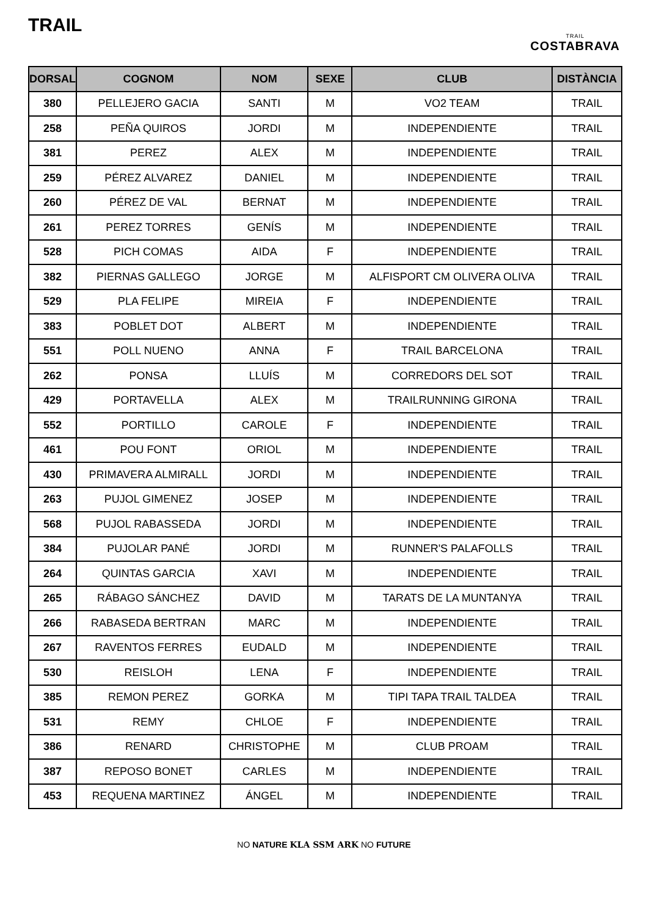TRAIL
TRAIL
COSTABRAVA
| DORSAL | COGNOM | NOM | SEXE | CLUB | DISTÀNCIA |
| --- | --- | --- | --- | --- | --- |
| 380 | PELLEJERO GACIA | SANTI | M | VO2 TEAM | TRAIL |
| 258 | PEÑA QUIROS | JORDI | M | INDEPENDIENTE | TRAIL |
| 381 | PEREZ | ALEX | M | INDEPENDIENTE | TRAIL |
| 259 | PÉREZ ALVAREZ | DANIEL | M | INDEPENDIENTE | TRAIL |
| 260 | PÉREZ DE VAL | BERNAT | M | INDEPENDIENTE | TRAIL |
| 261 | PEREZ TORRES | GENÍS | M | INDEPENDIENTE | TRAIL |
| 528 | PICH COMAS | AIDA | F | INDEPENDIENTE | TRAIL |
| 382 | PIERNAS GALLEGO | JORGE | M | ALFISPORT CM OLIVERA OLIVA | TRAIL |
| 529 | PLA FELIPE | MIREIA | F | INDEPENDIENTE | TRAIL |
| 383 | POBLET DOT | ALBERT | M | INDEPENDIENTE | TRAIL |
| 551 | POLL NUENO | ANNA | F | TRAIL BARCELONA | TRAIL |
| 262 | PONSA | LLUÍS | M | CORREDORS DEL SOT | TRAIL |
| 429 | PORTAVELLA | ALEX | M | TRAILRUNNING GIRONA | TRAIL |
| 552 | PORTILLO | CAROLE | F | INDEPENDIENTE | TRAIL |
| 461 | POU FONT | ORIOL | M | INDEPENDIENTE | TRAIL |
| 430 | PRIMAVERA ALMIRALL | JORDI | M | INDEPENDIENTE | TRAIL |
| 263 | PUJOL GIMENEZ | JOSEP | M | INDEPENDIENTE | TRAIL |
| 568 | PUJOL RABASSEDA | JORDI | M | INDEPENDIENTE | TRAIL |
| 384 | PUJOLAR PANÉ | JORDI | M | RUNNER'S PALAFOLLS | TRAIL |
| 264 | QUINTAS GARCIA | XAVI | M | INDEPENDIENTE | TRAIL |
| 265 | RÁBAGO SÁNCHEZ | DAVID | M | TARATS DE LA MUNTANYA | TRAIL |
| 266 | RABASEDA BERTRAN | MARC | M | INDEPENDIENTE | TRAIL |
| 267 | RAVENTOS FERRES | EUDALD | M | INDEPENDIENTE | TRAIL |
| 530 | REISLOH | LENA | F | INDEPENDIENTE | TRAIL |
| 385 | REMON PEREZ | GORKA | M | TIPI TAPA TRAIL TALDEA | TRAIL |
| 531 | REMY | CHLOE | F | INDEPENDIENTE | TRAIL |
| 386 | RENARD | CHRISTOPHE | M | CLUB PROAM | TRAIL |
| 387 | REPOSO BONET | CARLES | M | INDEPENDIENTE | TRAIL |
| 453 | REQUENA MARTINEZ | ÁNGEL | M | INDEPENDIENTE | TRAIL |
NO NATURE KLA SSM ARK NO FUTURE